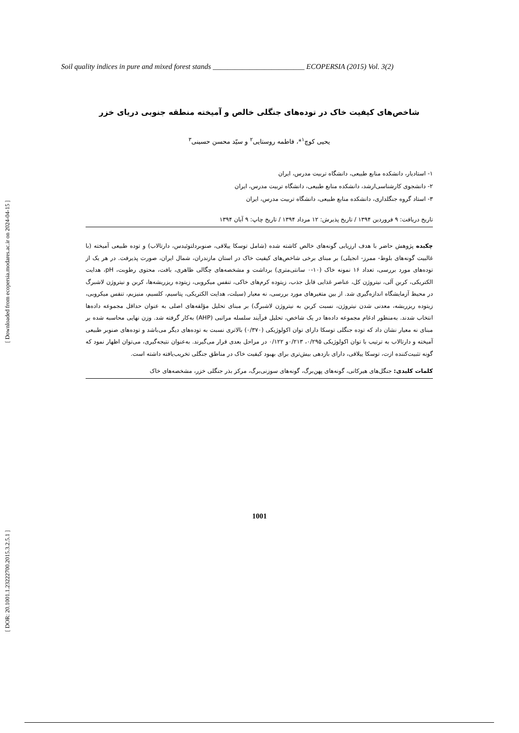Soil quality indices in pure and mixed forest stands _________________________ ECOPERSIA (2015) Vol. 3(2)
شاخص‌های کیفیت خاک در توده‌های جنگلی خالص و آمیخته منطقه جنوبی دریای خزر
یحیی کوچ<sup>۱</sup>*، فاطمه روستایی<sup>۲</sup> و سیّد محسن حسینی<sup>۳</sup>
۱- استادیار، دانشکده منابع طبیعی، دانشگاه تربیت مدرس، ایران
۲- دانشجوی کارشناسی‌ارشد، دانشکده منابع طبیعی، دانشگاه تربیت مدرس، ایران
۳- استاد گروه جنگلداری، دانشکده منابع طبیعی، دانشگاه تربیت مدرس، ایران
تاریخ دریافت: ۹ فروردین ۱۳۹۴ / تاریخ پذیرش: ۱۲ مرداد ۱۳۹۴ / تاریخ چاپ: ۹ آبان ۱۳۹۴
چکیده پژوهش حاضر با هدف ارزیابی گونه‌های خالص کاشته شده (شامل توسکا ییلاقی، صنوبردلتوئیدس، دارتالاب) و توده طبیعی آمیخته (با غالبیت گونه‌های بلوط- ممرز- انجیلی) بر مبنای برخی شاخص‌های کیفیت خاک در استان مازندران، شمال ایران، صورت پذیرفت. در هر یک از توده‌های مورد بررسی، تعداد ۱۶ نمونه خاک (۱۰-۰ سانتی‌متری) برداشت و مشخصه‌های چگالی ظاهری، بافت، محتوی رطوبت، pH، هدایت الکتریکی، کربن آلی، نیتروژن کل، عناصر غذایی قابل جذب، زیتوده کرم‌های خاکی، تنفس میکروبی، زیتوده ریزریشه‌ها، کربن و نیتروژن لاشبرگ در محیط آزمایشگاه اندازه‌گیری شد. از بین متغیرهای مورد بررسی، نه معیار (سیلت، هدایت الکتریکی، پتاسیم، کلسیم، منیزیم، تنفس میکروبی، زیتوده ریزریشه، معدنی شدن نیتروژن، نسبت کربن به نیتروژن لاشبرگ) بر مبنای تحلیل مؤلفه‌های اصلی به عنوان حداقل مجموعه داده‌ها انتخاب شدند. به‌منظور ادغام مجموعه داده‌ها در یک شاخص، تحلیل فرآیند سلسله مراتبی (AHP) به‌کار گرفته شد. وزن نهایی محاسبه شده بر مبنای نه معیار نشان داد که توده جنگلی توسکا دارای توان اکولوژیکی (۰/۳۷۰) بالاتری نسبت به توده‌های دیگر می‌باشد و توده‌های صنوبر طبیعی آمیخته و دارتالاب به ترتیب با توان اکولوژیکی ۰/۲۹۵، ۰/۲۱۳و ۰/۱۲۲ در مراحل بعدی قرار می‌گیرند. به‌عنوان نتیجه‌گیری، می‌توان اظهار نمود که گونه تثبیت‌کننده ازت، توسکا ییلاقی، دارای بازدهی بیش‌تری برای بهبود کیفیت خاک در مناطق جنگلی تخریب‌یافته داشته است.
کلمات کلیدی: جنگل‌های هیرکانی، گونه‌های پهن‌برگ، گونه‌های سوزنی‌برگ، مرکز بذر جنگلی خزر، مشخصه‌های خاک
[ Downloaded from ecopersia.modares.ac.ir on 2024-04-15 ]
[ DOR: 20.1001.1.23222700.2015.3.2.5.1 ]
1001